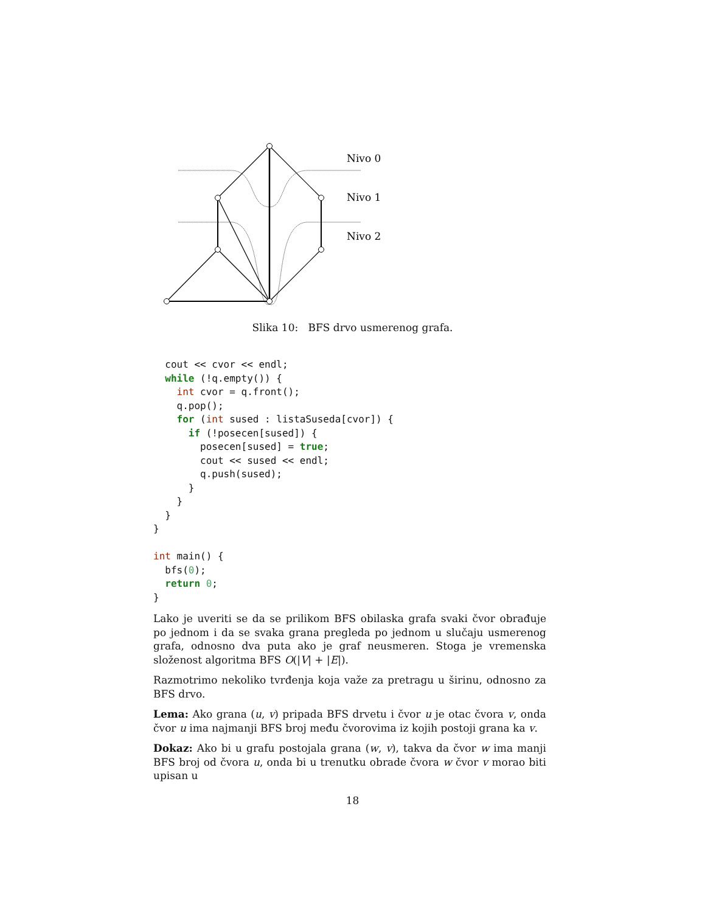Nivo 0
Nivo 1
Nivo 2
Slika 10: BFS drvo usmerenog grafa.
  cout << cvor << endl;
  while (!q.empty()) {
    int cvor = q.front();
    q.pop();
    for (int sused : listaSuseda[cvor]) {
      if (!posecen[sused]) {
        posecen[sused] = true;
        cout << sused << endl;
        q.push(sused);
      }
    }
  }
}

int main() {
  bfs(0);
  return 0;
}
Lako je uveriti se da se prilikom BFS obilaska grafa svaki čvor obrađuje po jednom i da se svaka grana pregleda po jednom u slučaju usmerenog grafa, odnosno dva puta ako je graf neusmeren. Stoga je vremenska složenost algoritma BFS O(|V| + |E|).
Razmotrimo nekoliko tvrđenja koja važe za pretragu u širinu, odnosno za BFS drvo.
Lema: Ako grana (u, v) pripada BFS drvetu i čvor u je otac čvora v, onda čvor u ima najmanji BFS broj među čvorovima iz kojih postoji grana ka v.
Dokaz: Ako bi u grafu postojala grana (w, v), takva da čvor w ima manji BFS broj od čvora u, onda bi u trenutku obrade čvora w čvor v morao biti upisan u
18